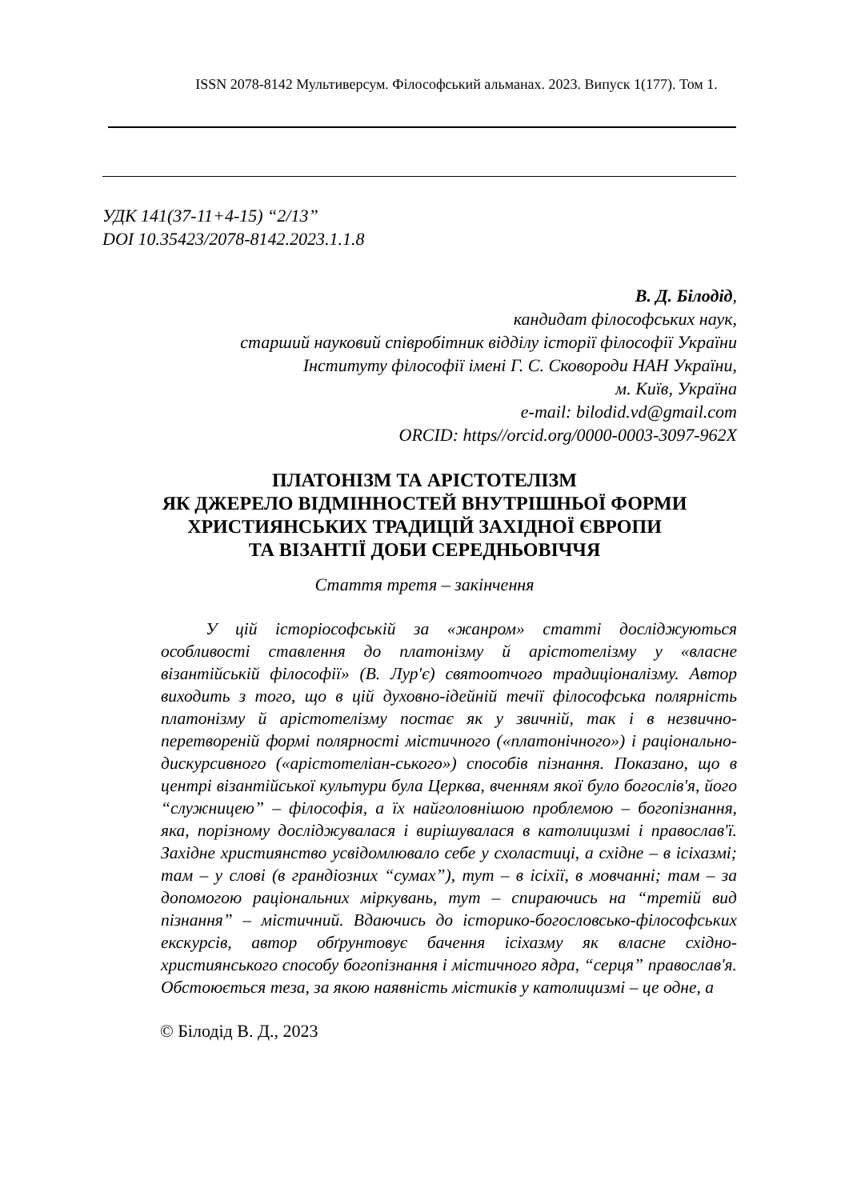ISSN 2078-8142 Мультиверсум. Філософський альманах. 2023. Випуск 1(177). Том 1.
УДК 141(37-11+4-15) “2/13”
DOI 10.35423/2078-8142.2023.1.1.8
В. Д. Білодід,
кандидат філософських наук,
старший науковий співробітник відділу історії філософії України
Інституту філософії імені Г. С. Сковороди НАН України,
м. Київ, Україна
e-mail: bilodid.vd@gmail.com
ORCID: https//orcid.org/0000-0003-3097-962X
ПЛАТОНІЗМ ТА АРІСТОТЕЛІЗМ
ЯК ДЖЕРЕЛО ВІДМІННОСТЕЙ ВНУТРІШНЬОЇ ФОРМИ
ХРИСТИЯНСЬКИХ ТРАДИЦІЙ ЗАХІДНОЇ ЄВРОПИ
ТА ВІЗАНТІЇ ДОБИ СЕРЕДНЬОВІЧЧЯ
Стаття третя – закінчення
У цій історіософській за «жанром» статті досліджуються особливості ставлення до платонізму й арістотелізму у «власне візантійській філософії» (В. Лур'є) святоотчого традиціоналізму. Автор виходить з того, що в цій духовно-ідейній течії філософська полярність платонізму й арістотелізму постає як у звичній, так і в незвично-перетвореній формі полярності містичного («платонічного») і раціонально-дискурсивного («арістотеліан-ського») способів пізнання. Показано, що в центрі візантійської культури була Церква, вченням якої було богослів'я, його “служницею” – філософія, а їх найголовнішою проблемою – богопізнання, яка, порізному досліджувалася і вирішувалася в католицизмі і православ'ї. Західне християнство усвідомлювало себе у схоластиці, а східне – в ісіхазмі; там – у слові (в грандіозних “сумах”), тут – в ісіхії, в мовчанні; там – за допомогою раціональних міркувань, тут – спираючись на “третій вид пізнання” – містичний. Вдаючись до історико-богословсько-філософських екскурсів, автор обґрунтовує бачення ісіхазму як власне східно-християнського способу богопізнання і містичного ядра, “серця” православ'я. Обстоюється теза, за якою наявність містиків у католицизмі – це одне, а
© Білодід В. Д., 2023